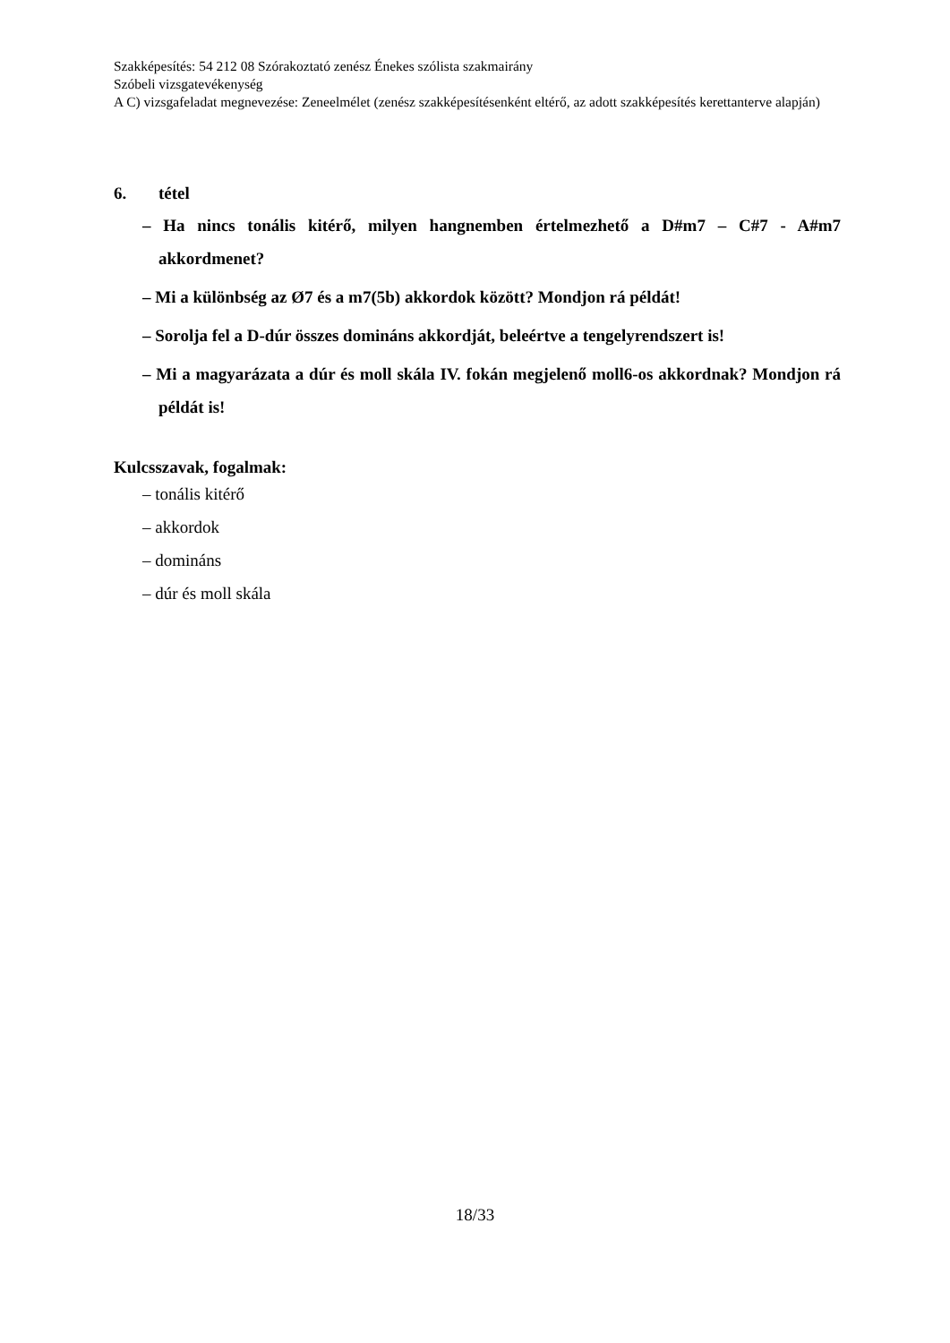Szakképesítés: 54 212 08 Szórakoztató zenész Énekes szólista szakmairány
Szóbeli vizsgatevékenység
A C) vizsgafeladat megnevezése: Zeneelmélet (zenész szakképesítésenként eltérő, az adott szakképesítés kerettanterve alapján)
6. tétel
– Ha nincs tonális kitérő, milyen hangnemben értelmezhető a D#m7 – C#7 - A#m7 akkordmenet?
– Mi a különbség az Ø7 és a m7(5b) akkordok között? Mondjon rá példát!
– Sorolja fel a D-dúr összes domináns akkordját, beleértve a tengelyrendszert is!
– Mi a magyarázata a dúr és moll skála IV. fokán megjelenő moll6-os akkordnak? Mondjon rá példát is!
Kulcsszavak, fogalmak:
– tonális kitérő
– akkordok
– domináns
– dúr és moll skála
18/33